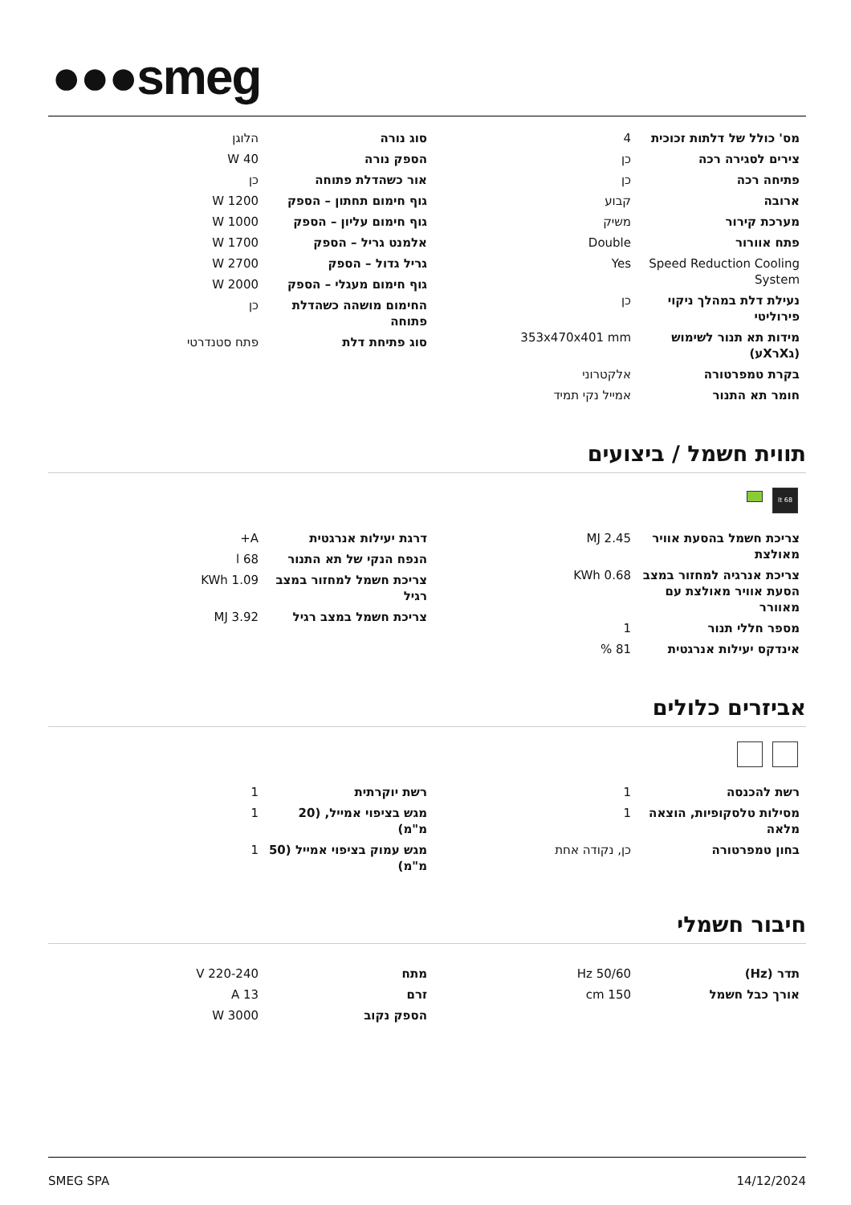●●●smeg
| מס' כולל של דלתות זכוכית | 4 |
| צירים לסגירה רכה | כן |
| פתיחה רכה | כן |
| ארובה | קבוע |
| מערכת קירור | משיק |
| פתח אוורור | Double |
| Speed Reduction Cooling System | Yes |
| נעילת דלת במהלך ניקוי פירוליטי | כן |
| מידות תא תנור לשימוש (גXרXע) | 353x470x401 mm |
| בקרת טמפרטורה | אלקטרוני |
| חומר תא התנור | אמייל נקי תמיד |
| סוג נורה | הלוגן |
| הספק נורה | W 40 |
| אור כשהדלת פתוחה | כן |
| גוף חימום תחתון – הספק | W 1200 |
| גוף חימום עליון – הספק | W 1000 |
| אלמנט גריל – הספק | W 1700 |
| גריל גדול – הספק | W 2700 |
| גוף חימום מעגלי – הספק | W 2000 |
| החימום מושהה כשהדלת פתוחה | כן |
| סוג פתיחת דלת | פתח סטנדרטי |
תווית חשמל / ביצועים
68 lt
| צריכת חשמל בהסעת אוויר מאולצת | MJ 2.45 |
| צריכת אנרגיה למחזור במצב הסעת אוויר מאולצת עם מאוורר | KWh 0.68 |
| מספר חללי תנור | 1 |
| אינדקס יעילות אנרגטית | 81 % |
| דרגת יעילות אנרגטית | A+ |
| הנפח הנקי של תא התנור | l 68 |
| צריכת חשמל למחזור במצב רגיל | KWh 1.09 |
| צריכת חשמל במצב רגיל | MJ 3.92 |
אביזרים כלולים
| רשת להכנסה | 1 |
| מסילות טלסקופיות, הוצאה מלאה | 1 |
| בחון טמפרטורה | כן, נקודה אחת |
| רשת יוקרתית | 1 |
| מגש בציפוי אמייל, (20 מ"מ) | 1 |
| מגש עמוק בציפוי אמייל (50 מ"מ) | 1 |
חיבור חשמלי
| תדר (Hz) | Hz 50/60 |
| אורך כבל חשמל | cm 150 |
| מתח | V 220-240 |
| זרם | A 13 |
| הספק נקוב | W 3000 |
SMEG SPA 14/12/2024